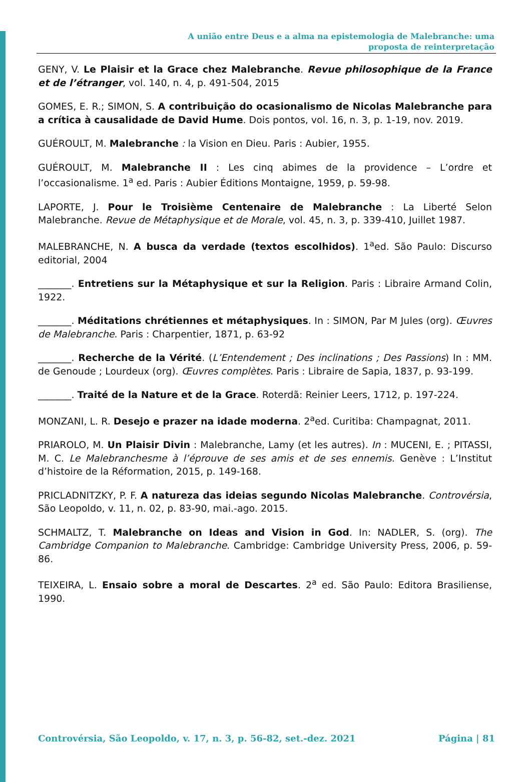A união entre Deus e a alma na epistemologia de Malebranche: uma
proposta de reinterpretação
GENY, V. Le Plaisir et la Grace chez Malebranche. Revue philosophique de la France et de l’étranger, vol. 140, n. 4, p. 491-504, 2015
GOMES, E. R.; SIMON, S. A contribuição do ocasionalismo de Nicolas Malebranche para a crítica à causalidade de David Hume. Dois pontos, vol. 16, n. 3, p. 1-19, nov. 2019.
GUÉROULT, M. Malebranche : la Vision en Dieu. Paris : Aubier, 1955.
GUÉROULT, M. Malebranche II : Les cinq abimes de la providence – L’ordre et l’occasionalisme. 1<sup>a</sup> ed. Paris : Aubier Éditions Montaigne, 1959, p. 59-98.
LAPORTE, J. Pour le Troisième Centenaire de Malebranche : La Liberté Selon Malebranche. Revue de Métaphysique et de Morale, vol. 45, n. 3, p. 339-410, Juillet 1987.
MALEBRANCHE, N. A busca da verdade (textos escolhidos). 1<sup>a</sup>ed. São Paulo: Discurso editorial, 2004
_______. Entretiens sur la Métaphysique et sur la Religion. Paris : Libraire Armand Colin, 1922.
_______. Méditations chrétiennes et métaphysiques. In : SIMON, Par M Jules (org). Œuvres de Malebranche. Paris : Charpentier, 1871, p. 63-92
_______. Recherche de la Vérité. (L’Entendement ; Des inclinations ; Des Passions) In : MM. de Genoude ; Lourdeux (org). Œuvres complètes. Paris : Libraire de Sapia, 1837, p. 93-199.
_______. Traité de la Nature et de la Grace. Roterdã: Reinier Leers, 1712, p. 197-224.
MONZANI, L. R. Desejo e prazer na idade moderna. 2<sup>a</sup>ed. Curitiba: Champagnat, 2011.
PRIAROLO, M. Un Plaisir Divin : Malebranche, Lamy (et les autres). In : MUCENI, E. ; PITASSI, M. C. Le Malebranchesme à l’éprouve de ses amis et de ses ennemis. Genève : L’Institut d’histoire de la Réformation, 2015, p. 149-168.
PRICLADNITZKY, P. F. A natureza das ideias segundo Nicolas Malebranche. Controvérsia, São Leopoldo, v. 11, n. 02, p. 83-90, mai.-ago. 2015.
SCHMALTZ, T. Malebranche on Ideas and Vision in God. In: NADLER, S. (org). The Cambridge Companion to Malebranche. Cambridge: Cambridge University Press, 2006, p. 59-86.
TEIXEIRA, L. Ensaio sobre a moral de Descartes. 2<sup>a</sup> ed. São Paulo: Editora Brasiliense, 1990.
Controvérsia, São Leopoldo, v. 17, n. 3, p. 56-82, set.-dez. 2021 Página | 81